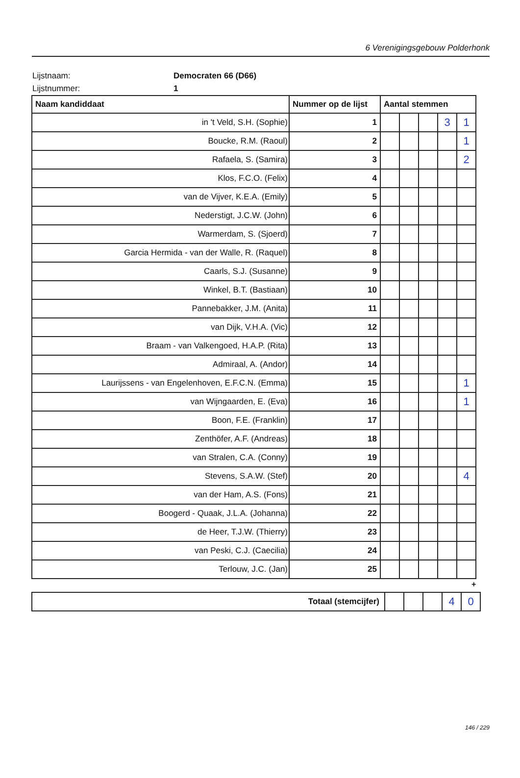6 Verenigingsgebouw Polderhonk
Lijstnaam: Democraten 66 (D66)
Lijstnummer: 1
| Naam kandiddaat | Nummer op de lijst | Aantal stemmen | | | | |
| --- | --- | --- | --- | --- | --- | --- |
| in 't Veld, S.H. (Sophie) | 1 | | | | 3 | 1 |
| Boucke, R.M. (Raoul) | 2 | | | | | 1 |
| Rafaela, S. (Samira) | 3 | | | | | 2 |
| Klos, F.C.O. (Felix) | 4 | | | | | |
| van de Vijver, K.E.A. (Emily) | 5 | | | | | |
| Nederstigt, J.C.W. (John) | 6 | | | | | |
| Warmerdam, S. (Sjoerd) | 7 | | | | | |
| Garcia Hermida - van der Walle, R. (Raquel) | 8 | | | | | |
| Caarls, S.J. (Susanne) | 9 | | | | | |
| Winkel, B.T. (Bastiaan) | 10 | | | | | |
| Pannebakker, J.M. (Anita) | 11 | | | | | |
| van Dijk, V.H.A. (Vic) | 12 | | | | | |
| Braam - van Valkengoed, H.A.P. (Rita) | 13 | | | | | |
| Admiraal, A. (Andor) | 14 | | | | | |
| Laurijssens - van Engelenhoven, E.F.C.N. (Emma) | 15 | | | | | 1 |
| van Wijngaarden, E. (Eva) | 16 | | | | | 1 |
| Boon, F.E. (Franklin) | 17 | | | | | |
| Zenthöfer, A.F. (Andreas) | 18 | | | | | |
| van Stralen, C.A. (Conny) | 19 | | | | | |
| Stevens, S.A.W. (Stef) | 20 | | | | | 4 |
| van der Ham, A.S. (Fons) | 21 | | | | | |
| Boogerd - Quaak, J.L.A. (Johanna) | 22 | | | | | |
| de Heer, T.J.W. (Thierry) | 23 | | | | | |
| van Peski, C.J. (Caecilia) | 24 | | | | | |
| Terlouw, J.C. (Jan) | 25 | | | | | |
+
| Totaal (stemcijfer) | | | | 4 | 0 |
146 / 229